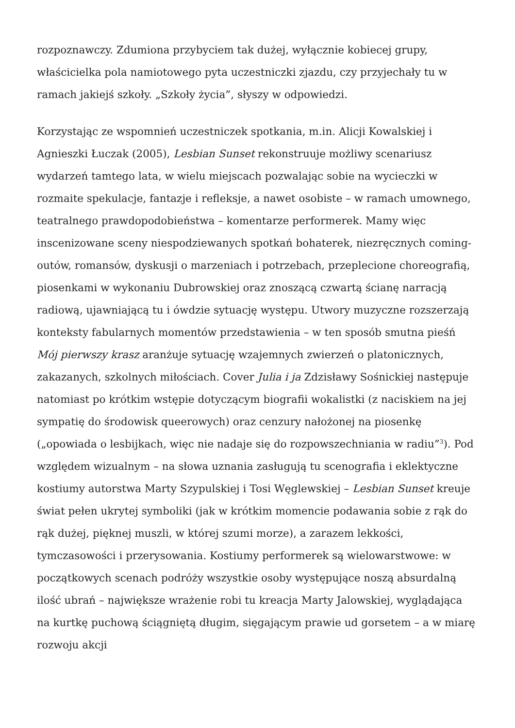rozpoznawczy. Zdumiona przybyciem tak dużej, wyłącznie kobiecej grupy, właścicielka pola namiotowego pyta uczestniczki zjazdu, czy przyjechały tu w ramach jakiejś szkoły. „Szkoły życia”, słyszy w odpowiedzi.
Korzystając ze wspomnień uczestniczek spotkania, m.in. Alicji Kowalskiej i Agnieszki Łuczak (2005), Lesbian Sunset rekonstruuje możliwy scenariusz wydarzeń tamtego lata, w wielu miejscach pozwalając sobie na wycieczki w rozmaite spekulacje, fantazje i refleksje, a nawet osobiste – w ramach umownego, teatralnego prawdopodobieństwa – komentarze performerek. Mamy więc inscenizowane sceny niespodziewanych spotkań bohaterek, niezręcznych coming-outów, romansów, dyskusji o marzeniach i potrzebach, przeplecione choreografią, piosenkami w wykonaniu Dubrowskiej oraz znoszącą czwartą ścianę narracją radiową, ujawniającą tu i ówdzie sytuację występu. Utwory muzyczne rozszerzają konteksty fabularnych momentów przedstawienia – w ten sposób smutna pieśń Mój pierwszy krasz aranżuje sytuację wzajemnych zwierzeń o platonicznych, zakazanych, szkolnych miłościach. Cover Julia i ja Zdzisławy Sośnickiej następuje natomiast po krótkim wstępie dotyczącym biografii wokalistki (z naciskiem na jej sympatię do środowisk queerowych) oraz cenzury nałożonej na piosenkę („opowiada o lesbijkach, więc nie nadaje się do rozpowszechniania w radiu”<sup>3</sup>). Pod względem wizualnym – na słowa uznania zasługują tu scenografia i eklektyczne kostiumy autorstwa Marty Szypulskiej i Tosi Węglewskiej – Lesbian Sunset kreuje świat pełen ukrytej symboliki (jak w krótkim momencie podawania sobie z rąk do rąk dużej, pięknej muszli, w której szumi morze), a zarazem lekkości, tymczasowości i przerysowania. Kostiumy performerek są wielowarstwowe: w początkowych scenach podróży wszystkie osoby występujące noszą absurdalną ilość ubrań – największe wrażenie robi tu kreacja Marty Jalowskiej, wyglądająca na kurtkę puchową ściągniętą długim, sięgającym prawie ud gorsetem – a w miarę rozwoju akcji